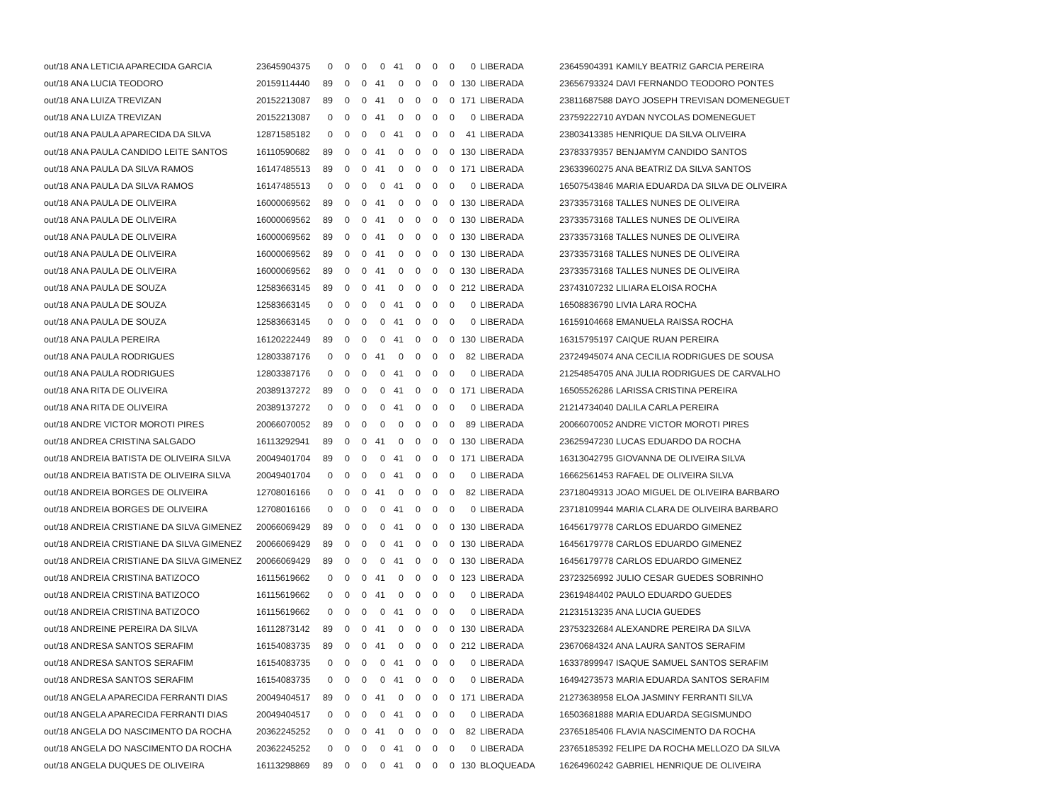| out/18 ANA LETICIA APARECIDA GARCIA | 23645904375 | 0 | 0 | 0 | 0 | 41 | 0 | 0 | 0 | 0 | LIBERADA | 23645904391 KAMILY BEATRIZ GARCIA PEREIRA |
| out/18 ANA LUCIA TEODORO | 20159114440 | 89 | 0 | 0 | 41 | 0 | 0 | 0 | 0 | 130 | LIBERADA | 23656793324 DAVI FERNANDO TEODORO PONTES |
| out/18 ANA LUIZA TREVIZAN | 20152213087 | 89 | 0 | 0 | 41 | 0 | 0 | 0 | 0 | 171 | LIBERADA | 23811687588 DAYO JOSEPH TREVISAN DOMENEGUET |
| out/18 ANA LUIZA TREVIZAN | 20152213087 | 0 | 0 | 0 | 41 | 0 | 0 | 0 | 0 | 0 | LIBERADA | 23759222710 AYDAN NYCOLAS DOMENEGUET |
| out/18 ANA PAULA APARECIDA DA SILVA | 12871585182 | 0 | 0 | 0 | 0 | 41 | 0 | 0 | 0 | 41 | LIBERADA | 23803413385 HENRIQUE DA SILVA OLIVEIRA |
| out/18 ANA PAULA CANDIDO LEITE SANTOS | 16110590682 | 89 | 0 | 0 | 41 | 0 | 0 | 0 | 0 | 130 | LIBERADA | 23783379357 BENJAMYM CANDIDO SANTOS |
| out/18 ANA PAULA DA SILVA RAMOS | 16147485513 | 89 | 0 | 0 | 41 | 0 | 0 | 0 | 0 | 171 | LIBERADA | 23633960275 ANA BEATRIZ DA SILVA SANTOS |
| out/18 ANA PAULA DA SILVA RAMOS | 16147485513 | 0 | 0 | 0 | 0 | 41 | 0 | 0 | 0 | 0 | LIBERADA | 16507543846 MARIA EDUARDA DA SILVA DE OLIVEIRA |
| out/18 ANA PAULA DE OLIVEIRA | 16000069562 | 89 | 0 | 0 | 41 | 0 | 0 | 0 | 0 | 130 | LIBERADA | 23733573168 TALLES NUNES DE OLIVEIRA |
| out/18 ANA PAULA DE OLIVEIRA | 16000069562 | 89 | 0 | 0 | 41 | 0 | 0 | 0 | 0 | 130 | LIBERADA | 23733573168 TALLES NUNES DE OLIVEIRA |
| out/18 ANA PAULA DE OLIVEIRA | 16000069562 | 89 | 0 | 0 | 41 | 0 | 0 | 0 | 0 | 130 | LIBERADA | 23733573168 TALLES NUNES DE OLIVEIRA |
| out/18 ANA PAULA DE OLIVEIRA | 16000069562 | 89 | 0 | 0 | 41 | 0 | 0 | 0 | 0 | 130 | LIBERADA | 23733573168 TALLES NUNES DE OLIVEIRA |
| out/18 ANA PAULA DE OLIVEIRA | 16000069562 | 89 | 0 | 0 | 41 | 0 | 0 | 0 | 0 | 130 | LIBERADA | 23733573168 TALLES NUNES DE OLIVEIRA |
| out/18 ANA PAULA DE SOUZA | 12583663145 | 89 | 0 | 0 | 41 | 0 | 0 | 0 | 0 | 212 | LIBERADA | 23743107232 LILIARA ELOISA ROCHA |
| out/18 ANA PAULA DE SOUZA | 12583663145 | 0 | 0 | 0 | 0 | 41 | 0 | 0 | 0 | 0 | LIBERADA | 16508836790 LIVIA LARA ROCHA |
| out/18 ANA PAULA DE SOUZA | 12583663145 | 0 | 0 | 0 | 0 | 41 | 0 | 0 | 0 | 0 | LIBERADA | 16159104668 EMANUELA RAISSA ROCHA |
| out/18 ANA PAULA PEREIRA | 16120222449 | 89 | 0 | 0 | 0 | 41 | 0 | 0 | 0 | 130 | LIBERADA | 16315795197 CAIQUE RUAN PEREIRA |
| out/18 ANA PAULA RODRIGUES | 12803387176 | 0 | 0 | 0 | 41 | 0 | 0 | 0 | 0 | 82 | LIBERADA | 23724945074 ANA CECILIA RODRIGUES DE SOUSA |
| out/18 ANA PAULA RODRIGUES | 12803387176 | 0 | 0 | 0 | 0 | 41 | 0 | 0 | 0 | 0 | LIBERADA | 21254854705 ANA JULIA RODRIGUES DE CARVALHO |
| out/18 ANA RITA DE OLIVEIRA | 20389137272 | 89 | 0 | 0 | 0 | 41 | 0 | 0 | 0 | 171 | LIBERADA | 16505526286 LARISSA CRISTINA PEREIRA |
| out/18 ANA RITA DE OLIVEIRA | 20389137272 | 0 | 0 | 0 | 0 | 41 | 0 | 0 | 0 | 0 | LIBERADA | 21214734040 DALILA CARLA PEREIRA |
| out/18 ANDRE VICTOR MOROTI PIRES | 20066070052 | 89 | 0 | 0 | 0 | 0 | 0 | 0 | 0 | 89 | LIBERADA | 20066070052 ANDRE VICTOR MOROTI PIRES |
| out/18 ANDREA CRISTINA SALGADO | 16113292941 | 89 | 0 | 0 | 41 | 0 | 0 | 0 | 0 | 130 | LIBERADA | 23625947230 LUCAS EDUARDO DA ROCHA |
| out/18 ANDREIA BATISTA DE OLIVEIRA SILVA | 20049401704 | 89 | 0 | 0 | 0 | 41 | 0 | 0 | 0 | 171 | LIBERADA | 16313042795 GIOVANNA DE OLIVEIRA SILVA |
| out/18 ANDREIA BATISTA DE OLIVEIRA SILVA | 20049401704 | 0 | 0 | 0 | 0 | 41 | 0 | 0 | 0 | 0 | LIBERADA | 16662561453 RAFAEL DE OLIVEIRA SILVA |
| out/18 ANDREIA BORGES DE OLIVEIRA | 12708016166 | 0 | 0 | 0 | 41 | 0 | 0 | 0 | 0 | 82 | LIBERADA | 23718049313 JOAO MIGUEL DE OLIVEIRA BARBARO |
| out/18 ANDREIA BORGES DE OLIVEIRA | 12708016166 | 0 | 0 | 0 | 0 | 41 | 0 | 0 | 0 | 0 | LIBERADA | 23718109944 MARIA CLARA DE OLIVEIRA BARBARO |
| out/18 ANDREIA CRISTIANE DA SILVA GIMENEZ | 20066069429 | 89 | 0 | 0 | 0 | 41 | 0 | 0 | 0 | 130 | LIBERADA | 16456179778 CARLOS EDUARDO GIMENEZ |
| out/18 ANDREIA CRISTIANE DA SILVA GIMENEZ | 20066069429 | 89 | 0 | 0 | 0 | 41 | 0 | 0 | 0 | 130 | LIBERADA | 16456179778 CARLOS EDUARDO GIMENEZ |
| out/18 ANDREIA CRISTIANE DA SILVA GIMENEZ | 20066069429 | 89 | 0 | 0 | 0 | 41 | 0 | 0 | 0 | 130 | LIBERADA | 16456179778 CARLOS EDUARDO GIMENEZ |
| out/18 ANDREIA CRISTINA BATIZOCO | 16115619662 | 0 | 0 | 0 | 41 | 0 | 0 | 0 | 0 | 123 | LIBERADA | 23723256992 JULIO CESAR GUEDES SOBRINHO |
| out/18 ANDREIA CRISTINA BATIZOCO | 16115619662 | 0 | 0 | 0 | 41 | 0 | 0 | 0 | 0 | 0 | LIBERADA | 23619484402 PAULO EDUARDO GUEDES |
| out/18 ANDREIA CRISTINA BATIZOCO | 16115619662 | 0 | 0 | 0 | 0 | 41 | 0 | 0 | 0 | 0 | LIBERADA | 21231513235 ANA LUCIA GUEDES |
| out/18 ANDREINE PEREIRA DA SILVA | 16112873142 | 89 | 0 | 0 | 41 | 0 | 0 | 0 | 0 | 130 | LIBERADA | 23753232684 ALEXANDRE PEREIRA DA SILVA |
| out/18 ANDRESA SANTOS SERAFIM | 16154083735 | 89 | 0 | 0 | 41 | 0 | 0 | 0 | 0 | 212 | LIBERADA | 23670684324 ANA LAURA SANTOS SERAFIM |
| out/18 ANDRESA SANTOS SERAFIM | 16154083735 | 0 | 0 | 0 | 0 | 41 | 0 | 0 | 0 | 0 | LIBERADA | 16337899947 ISAQUE SAMUEL SANTOS SERAFIM |
| out/18 ANDRESA SANTOS SERAFIM | 16154083735 | 0 | 0 | 0 | 0 | 41 | 0 | 0 | 0 | 0 | LIBERADA | 16494273573 MARIA EDUARDA SANTOS SERAFIM |
| out/18 ANGELA APARECIDA FERRANTI DIAS | 20049404517 | 89 | 0 | 0 | 41 | 0 | 0 | 0 | 0 | 171 | LIBERADA | 21273638958 ELOA JASMINY FERRANTI SILVA |
| out/18 ANGELA APARECIDA FERRANTI DIAS | 20049404517 | 0 | 0 | 0 | 0 | 41 | 0 | 0 | 0 | 0 | LIBERADA | 16503681888 MARIA EDUARDA SEGISMUNDO |
| out/18 ANGELA DO NASCIMENTO DA ROCHA | 20362245252 | 0 | 0 | 0 | 41 | 0 | 0 | 0 | 0 | 82 | LIBERADA | 23765185406 FLAVIA NASCIMENTO DA ROCHA |
| out/18 ANGELA DO NASCIMENTO DA ROCHA | 20362245252 | 0 | 0 | 0 | 0 | 41 | 0 | 0 | 0 | 0 | LIBERADA | 23765185392 FELIPE DA ROCHA MELLOZO DA SILVA |
| out/18 ANGELA DUQUES DE OLIVEIRA | 16113298869 | 89 | 0 | 0 | 0 | 41 | 0 | 0 | 0 | 130 | BLOQUEADA | 16264960242 GABRIEL HENRIQUE DE OLIVEIRA |